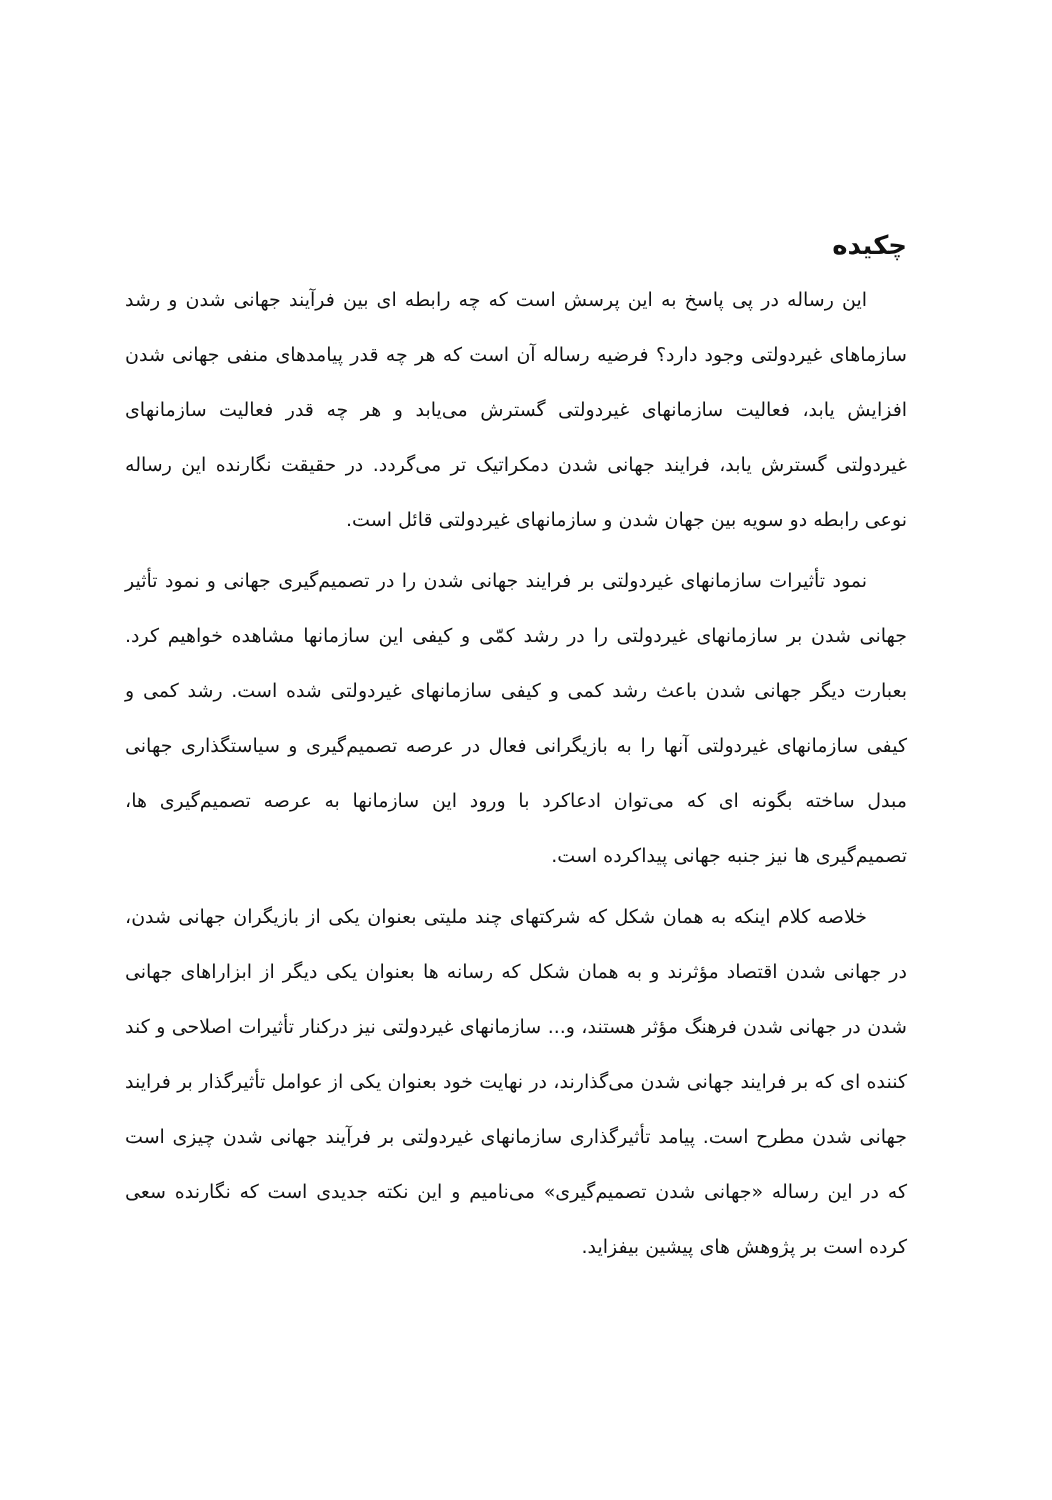چکیده
این رساله در پی پاسخ به این پرسش است که چه رابطه ای بین فرآیند جهانی شدن و رشد سازماهای غیردولتی وجود دارد؟ فرضیه رساله آن است که هر چه قدر پیامدهای منفی جهانی شدن افزایش یابد، فعالیت سازمانهای غیردولتی گسترش می‌یابد و هر چه قدر فعالیت سازمانهای غیردولتی گسترش یابد، فرایند جهانی شدن دمکراتیک تر می‌گردد. در حقیقت نگارنده این رساله نوعی رابطه دو سویه بین جهان شدن و سازمانهای غیردولتی قائل است.
نمود تأثیرات سازمانهای غیردولتی بر فرایند جهانی شدن را در تصمیم‌گیری جهانی و نمود تأثیر جهانی شدن بر سازمانهای غیردولتی را در رشد کمّی و کیفی این سازمانها مشاهده خواهیم کرد. بعبارت دیگر جهانی شدن باعث رشد کمی و کیفی سازمانهای غیردولتی شده است. رشد کمی و کیفی سازمانهای غیردولتی آنها را به بازیگرانی فعال در عرصه تصمیم‌گیری و سیاستگذاری جهانی مبدل ساخته بگونه ای که می‌توان ادعاکرد با ورود این سازمانها به عرصه تصمیم‌گیری ها، تصمیم‌گیری ها نیز جنبه جهانی پیداکرده است.
خلاصه کلام اینکه به همان شکل که شرکتهای چند ملیتی بعنوان یکی از بازیگران جهانی شدن، در جهانی شدن اقتصاد مؤثرند و به همان شکل که رسانه ها بعنوان یکی دیگر از ابزاراهای جهانی شدن در جهانی شدن فرهنگ مؤثر هستند، و... سازمانهای غیردولتی نیز درکنار تأثیرات اصلاحی و کند کننده ای که بر فرایند جهانی شدن می‌گذارند، در نهایت خود بعنوان یکی از عوامل تأثیرگذار بر فرایند جهانی شدن مطرح است. پیامد تأثیرگذاری سازمانهای غیردولتی بر فرآیند جهانی شدن چیزی است که در این رساله «جهانی شدن تصمیم‌گیری» می‌نامیم و این نکته جدیدی است که نگارنده سعی کرده است بر پژوهش های پیشین بیفزاید.